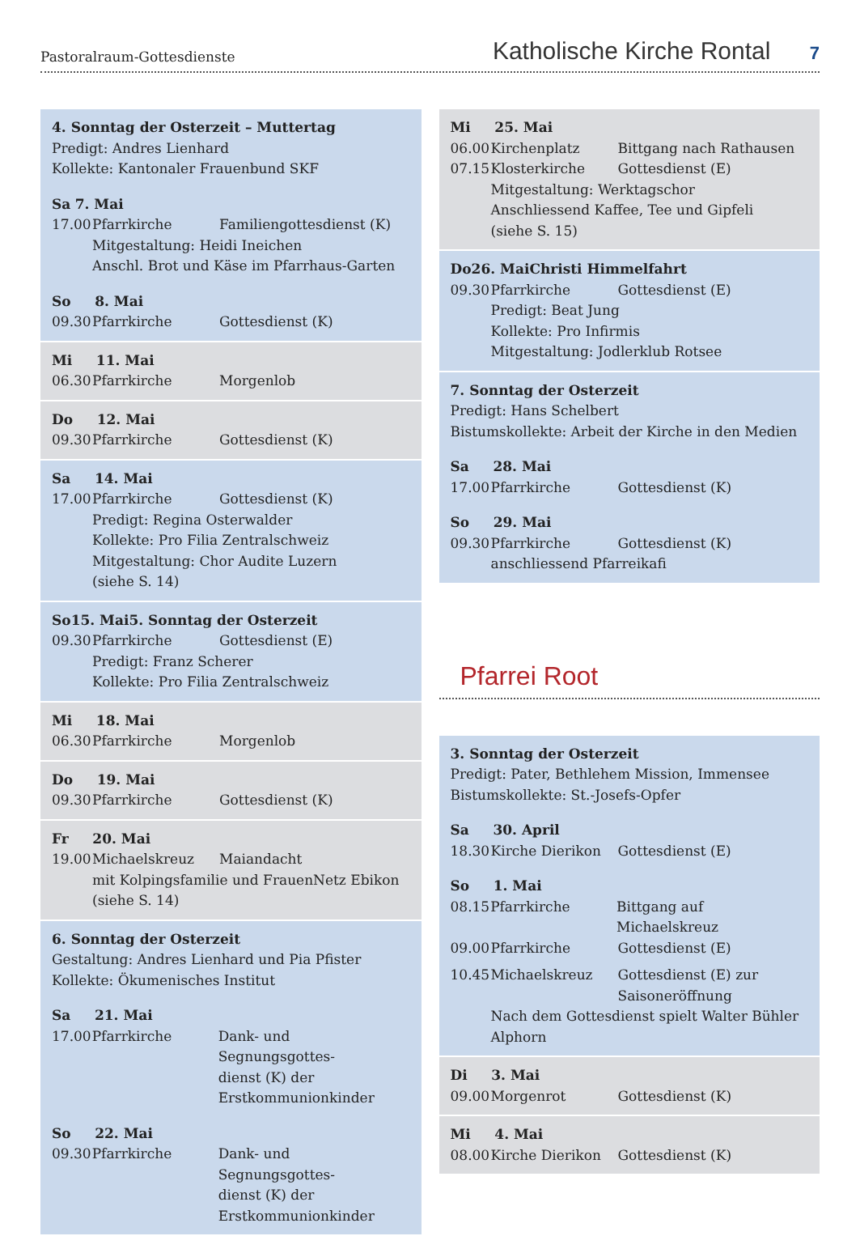Pastoralraum-Gottesdienste
Katholische Kirche Rontal 7
4. Sonntag der Osterzeit – Muttertag
Predigt: Andres Lienhard
Kollekte: Kantonaler Frauenbund SKF
Sa 7. Mai
17.00 Pfarrkirche Familiengottesdienst (K)
Mitgestaltung: Heidi Ineichen
Anschl. Brot und Käse im Pfarrhaus-Garten
So 8. Mai
09.30 Pfarrkirche Gottesdienst (K)
Mi 11. Mai
06.30 Pfarrkirche Morgenlob
Do 12. Mai
09.30 Pfarrkirche Gottesdienst (K)
Sa 14. Mai
17.00 Pfarrkirche Gottesdienst (K)
Predigt: Regina Osterwalder
Kollekte: Pro Filia Zentralschweiz
Mitgestaltung: Chor Audite Luzern
(siehe S. 14)
So 15. Mai 5. Sonntag der Osterzeit
09.30 Pfarrkirche Gottesdienst (E)
Predigt: Franz Scherer
Kollekte: Pro Filia Zentralschweiz
Mi 18. Mai
06.30 Pfarrkirche Morgenlob
Do 19. Mai
09.30 Pfarrkirche Gottesdienst (K)
Fr 20. Mai
19.00 Michaelskreuz Maiandacht
mit Kolpingsfamilie und FrauenNetz Ebikon
(siehe S. 14)
6. Sonntag der Osterzeit
Gestaltung: Andres Lienhard und Pia Pfister
Kollekte: Ökumenisches Institut
Sa 21. Mai
17.00 Pfarrkirche Dank- und Segnungsgottes-
dienst (K) der
Erstkommunionkinder
So 22. Mai
09.30 Pfarrkirche Dank- und Segnungsgottes-
dienst (K) der
Erstkommunionkinder
Mi 25. Mai
06.00 Kirchenplatz Bittgang nach Rathausen
07.15 Klosterkirche Gottesdienst (E)
Mitgestaltung: Werktagschor
Anschliessend Kaffee, Tee und Gipfeli
(siehe S. 15)
Do 26. Mai Christi Himmelfahrt
09.30 Pfarrkirche Gottesdienst (E)
Predigt: Beat Jung
Kollekte: Pro Infirmis
Mitgestaltung: Jodlerklub Rotsee
7. Sonntag der Osterzeit
Predigt: Hans Schelbert
Bistumskollekte: Arbeit der Kirche in den Medien
Sa 28. Mai
17.00 Pfarrkirche Gottesdienst (K)
So 29. Mai
09.30 Pfarrkirche Gottesdienst (K)
anschliessend Pfarreikafi
Pfarrei Root
3. Sonntag der Osterzeit
Predigt: Pater, Bethlehem Mission, Immensee
Bistumskollekte: St.-Josefs-Opfer
Sa 30. April
18.30 Kirche Dierikon Gottesdienst (E)
So 1. Mai
08.15 Pfarrkirche Bittgang auf Michaelskreuz
09.00 Pfarrkirche Gottesdienst (E)
10.45 Michaelskreuz Gottesdienst (E) zur
Saisoneröffnung
Nach dem Gottesdienst spielt Walter Bühler
Alphorn
Di 3. Mai
09.00 Morgenrot Gottesdienst (K)
Mi 4. Mai
08.00 Kirche Dierikon Gottesdienst (K)